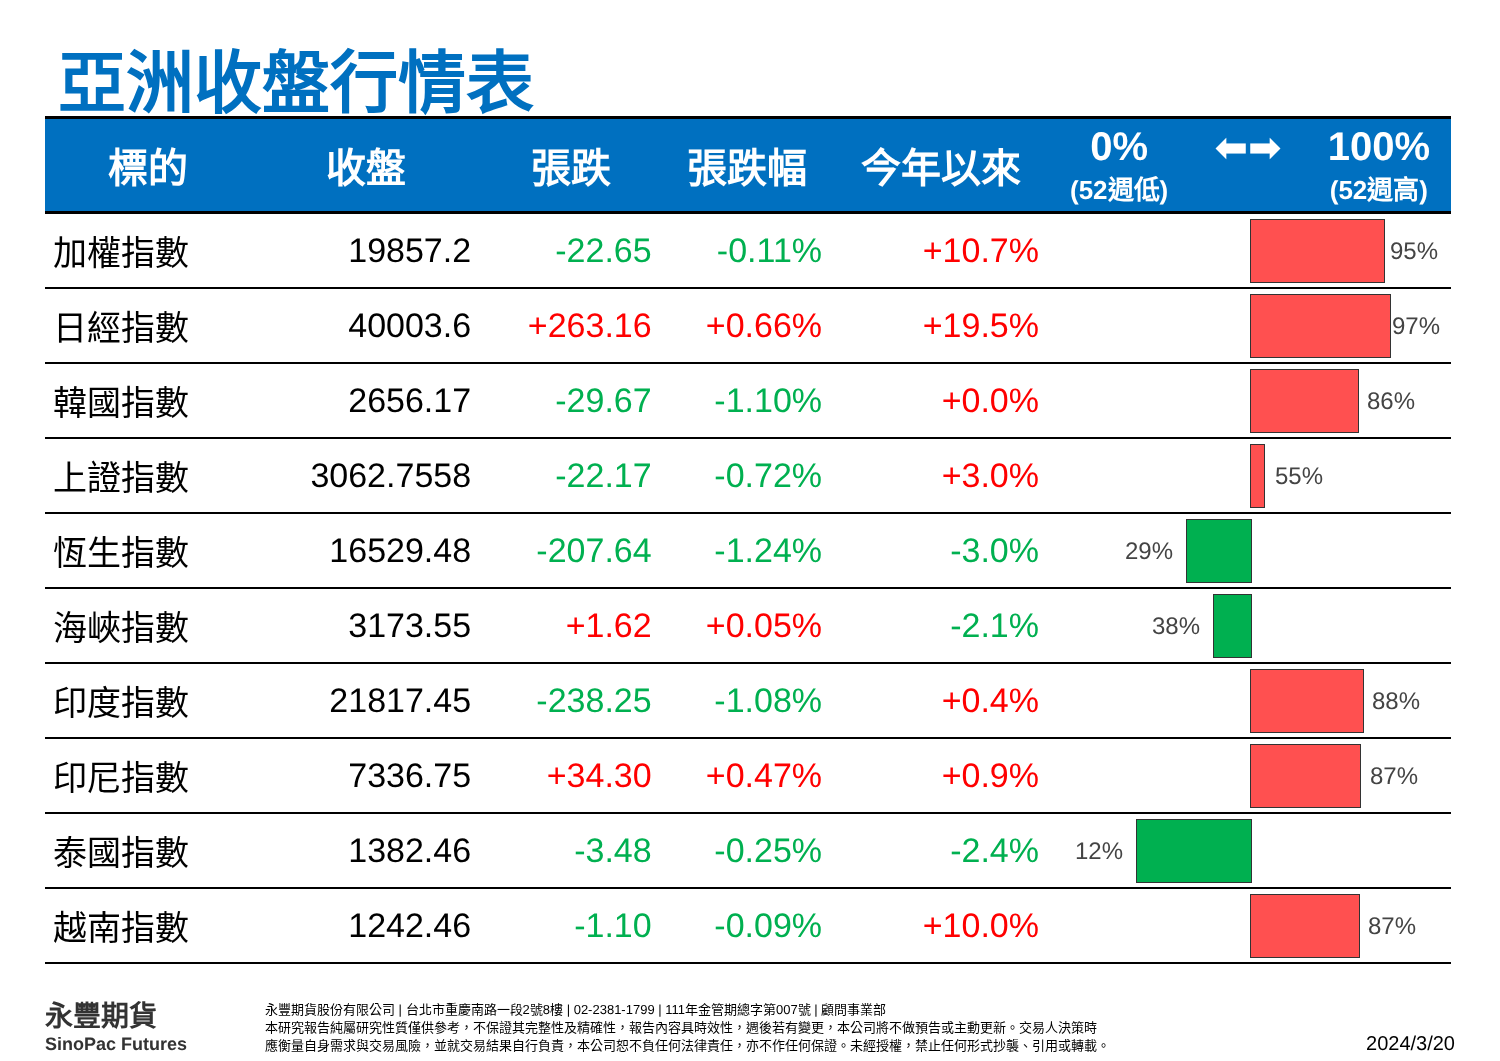亞洲收盤行情表
| 標的 | 收盤 | 張跌 | 張跌幅 | 今年以來 | 0% (52週低) ⬅➡ 100% (52週高) |
| --- | --- | --- | --- | --- | --- |
| 加權指數 | 19857.2 | -22.65 | -0.11% | +10.7% | 95% |
| 日經指數 | 40003.6 | +263.16 | +0.66% | +19.5% | 97% |
| 韓國指數 | 2656.17 | -29.67 | -1.10% | +0.0% | 86% |
| 上證指數 | 3062.7558 | -22.17 | -0.72% | +3.0% | 55% |
| 恆生指數 | 16529.48 | -207.64 | -1.24% | -3.0% | 29% |
| 海峽指數 | 3173.55 | +1.62 | +0.05% | -2.1% | 38% |
| 印度指數 | 21817.45 | -238.25 | -1.08% | +0.4% | 88% |
| 印尼指數 | 7336.75 | +34.30 | +0.47% | +0.9% | 87% |
| 泰國指數 | 1382.46 | -3.48 | -0.25% | -2.4% | 12% |
| 越南指數 | 1242.46 | -1.10 | -0.09% | +10.0% | 87% |
永豐期貨
SinoPac Futures
永豐期貨股份有限公司 | 台北市重慶南路一段2號8樓 | 02-2381-1799 | 111年金管期總字第007號 | 顧問事業部
本研究報告純屬研究性質僅供參考，不保證其完整性及精確性，報告內容具時效性，週後若有變更，本公司將不做預告或主動更新。交易人決策時
應衡量自身需求與交易風險，並就交易結果自行負責，本公司恕不負任何法律責任，亦不作任何保證。未經授權，禁止任何形式抄襲、引用或轉載。
2024/3/20